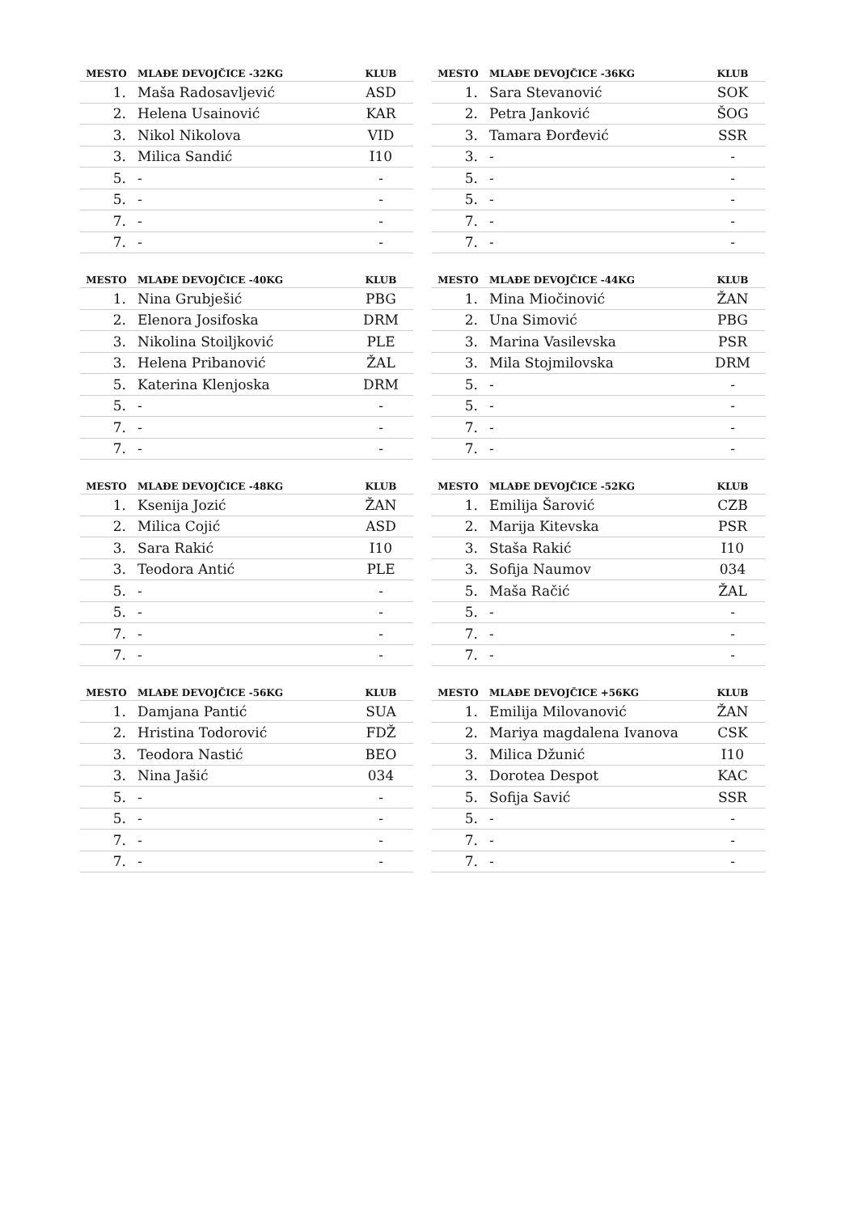| MESTO | MLAĐE DEVOJČICE -32KG | KLUB |
| --- | --- | --- |
| 1. | Maša Radosavljević | ASD |
| 2. | Helena Usainović | KAR |
| 3. | Nikol Nikolova | VID |
| 3. | Milica Sandić | I10 |
| 5. | - | - |
| 5. | - | - |
| 7. | - | - |
| 7. | - | - |
| MESTO | MLAĐE DEVOJČICE -36KG | KLUB |
| --- | --- | --- |
| 1. | Sara Stevanović | SOK |
| 2. | Petra Janković | ŠOG |
| 3. | Tamara Đorđević | SSR |
| 3. | - | - |
| 5. | - | - |
| 5. | - | - |
| 7. | - | - |
| 7. | - | - |
| MESTO | MLAĐE DEVOJČICE -40KG | KLUB |
| --- | --- | --- |
| 1. | Nina Grubješić | PBG |
| 2. | Elenora Josifoska | DRM |
| 3. | Nikolina Stoiljković | PLE |
| 3. | Helena Pribanović | ŽAL |
| 5. | Katerina Klenjoska | DRM |
| 5. | - | - |
| 7. | - | - |
| 7. | - | - |
| MESTO | MLAĐE DEVOJČICE -44KG | KLUB |
| --- | --- | --- |
| 1. | Mina Miočinović | ŽAN |
| 2. | Una Simović | PBG |
| 3. | Marina Vasilevska | PSR |
| 3. | Mila Stojmilovska | DRM |
| 5. | - | - |
| 5. | - | - |
| 7. | - | - |
| 7. | - | - |
| MESTO | MLAĐE DEVOJČICE -48KG | KLUB |
| --- | --- | --- |
| 1. | Ksenija Jozić | ŽAN |
| 2. | Milica Cojić | ASD |
| 3. | Sara Rakić | I10 |
| 3. | Teodora Antić | PLE |
| 5. | - | - |
| 5. | - | - |
| 7. | - | - |
| 7. | - | - |
| MESTO | MLAĐE DEVOJČICE -52KG | KLUB |
| --- | --- | --- |
| 1. | Emilija Šarović | CZB |
| 2. | Marija Kitevska | PSR |
| 3. | Staša Rakić | I10 |
| 3. | Sofija Naumov | 034 |
| 5. | Maša Račić | ŽAL |
| 5. | - | - |
| 7. | - | - |
| 7. | - | - |
| MESTO | MLAĐE DEVOJČICE -56KG | KLUB |
| --- | --- | --- |
| 1. | Damjana Pantić | SUA |
| 2. | Hristina Todorović | FDŽ |
| 3. | Teodora Nastić | BEO |
| 3. | Nina Jašić | 034 |
| 5. | - | - |
| 5. | - | - |
| 7. | - | - |
| 7. | - | - |
| MESTO | MLAĐE DEVOJČICE +56KG | KLUB |
| --- | --- | --- |
| 1. | Emilija Milovanović | ŽAN |
| 2. | Mariya magdalena Ivanova | CSK |
| 3. | Milica Džunić | I10 |
| 3. | Dorotea Despot | KAC |
| 5. | Sofija Savić | SSR |
| 5. | - | - |
| 7. | - | - |
| 7. | - | - |